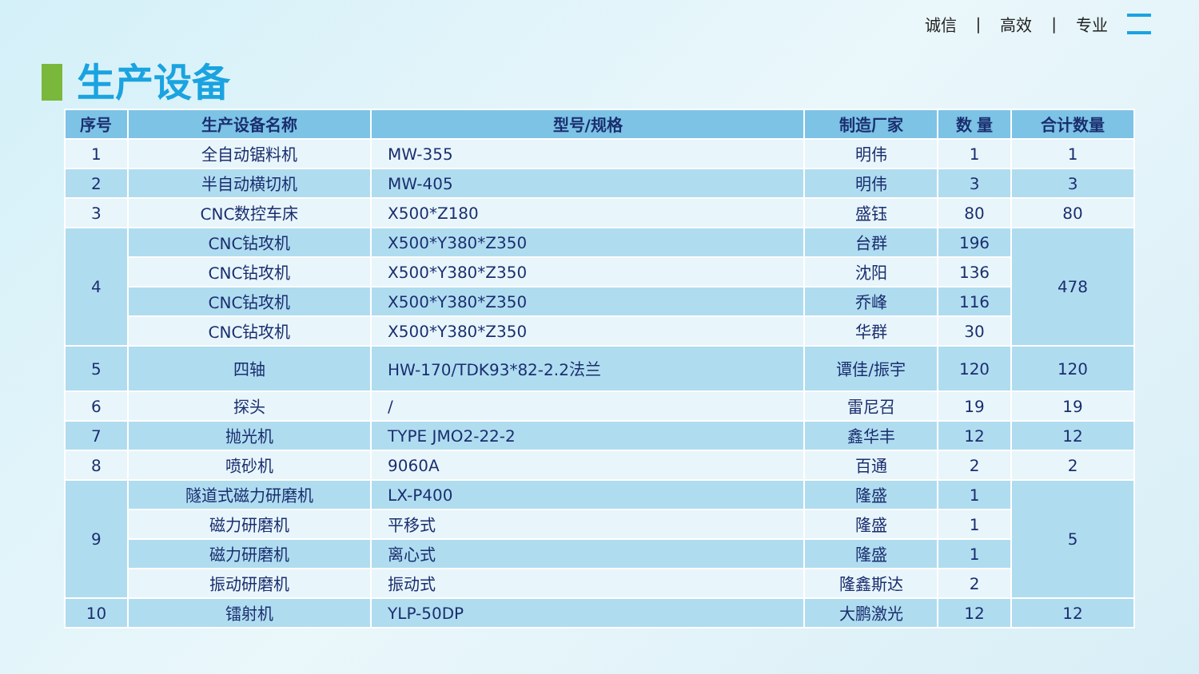诚信 | 高效 | 专业
生产设备
| 序号 | 生产设备名称 | 型号/规格 | 制造厂家 | 数 量 | 合计数量 |
| --- | --- | --- | --- | --- | --- |
| 1 | 全自动锯料机 | MW-355 | 明伟 | 1 | 1 |
| 2 | 半自动横切机 | MW-405 | 明伟 | 3 | 3 |
| 3 | CNC数控车床 | X500*Z180 | 盛钰 | 80 | 80 |
| 4 | CNC钻攻机 | X500*Y380*Z350 | 台群 | 196 | 478 |
| | CNC钻攻机 | X500*Y380*Z350 | 沈阳 | 136 | |
| | CNC钻攻机 | X500*Y380*Z350 | 乔峰 | 116 | |
| | CNC钻攻机 | X500*Y380*Z350 | 华群 | 30 | |
| 5 | 四轴 | HW-170/TDK93*82-2.2法兰 | 谭佳/振宇 | 120 | 120 |
| 6 | 探头 | / | 雷尼召 | 19 | 19 |
| 7 | 抛光机 | TYPE JMO2-22-2 | 鑫华丰 | 12 | 12 |
| 8 | 喷砂机 | 9060A | 百通 | 2 | 2 |
| 9 | 隧道式磁力研磨机 | LX-P400 | 隆盛 | 1 | 5 |
| | 磁力研磨机 | 平移式 | 隆盛 | 1 | |
| | 磁力研磨机 | 离心式 | 隆盛 | 1 | |
| | 振动研磨机 | 振动式 | 隆鑫斯达 | 2 | |
| 10 | 镭射机 | YLP-50DP | 大鹏激光 | 12 | 12 |